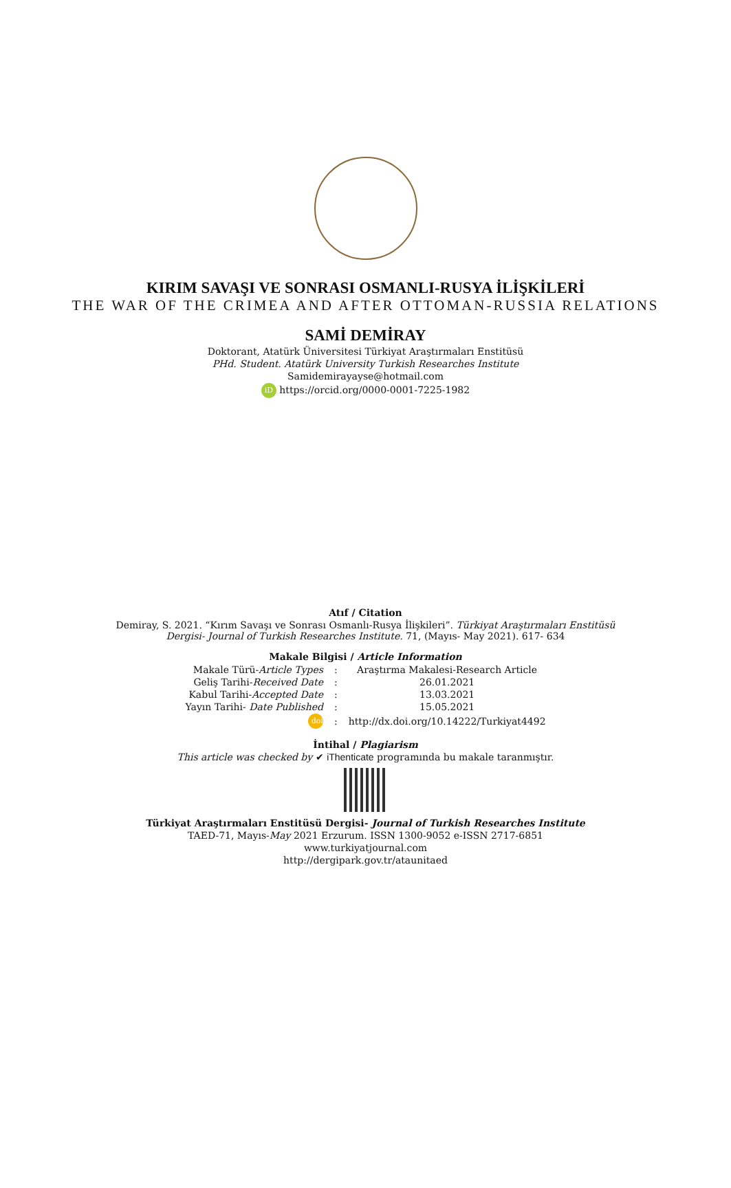KIRIM SAVAŞI VE SONRASI OSMANLI-RUSYA İLİŞKİLERİ
THE WAR OF THE CRIMEA AND AFTER OTTOMAN-RUSSIA RELATIONS
SAMİ DEMİRAY
Doktorant, Atatürk Üniversitesi Türkiyat Araştırmaları Enstitüsü
PHd. Student. Atatürk University Turkish Researches Institute
Samidemirayayse@hotmail.com
iD https://orcid.org/0000-0001-7225-1982
Atıf / Citation
Demiray, S. 2021. “Kırım Savaşı ve Sonrası Osmanlı-Rusya İlişkileri”. Türkiyat Araştırmaları Enstitüsü
Dergisi- Journal of Turkish Researches Institute. 71, (Mayıs- May 2021). 617- 634
Makale Bilgisi / Article Information
| Makale Türü- Article Types | : | Araştırma Makalesi-Research Article |
| Geliş Tarihi- Received Date | : | 26.01.2021 |
| Kabul Tarihi- Accepted Date | : | 13.03.2021 |
| Yayın Tarihi- Date Published | : | 15.05.2021 |
| doi | : | http://dx.doi.org/10.14222/Turkiyat4492 |
İntihal / Plagiarism
This article was checked by ✔ iThenticate programında bu makale taranmıştır.
Türkiyat Araştırmaları Enstitüsü Dergisi- Journal of Turkish Researches Institute
TAED-71, Mayıs-May 2021 Erzurum. ISSN 1300-9052 e-ISSN 2717-6851
www.turkiyatjournal.com
http://dergipark.gov.tr/ataunitaed